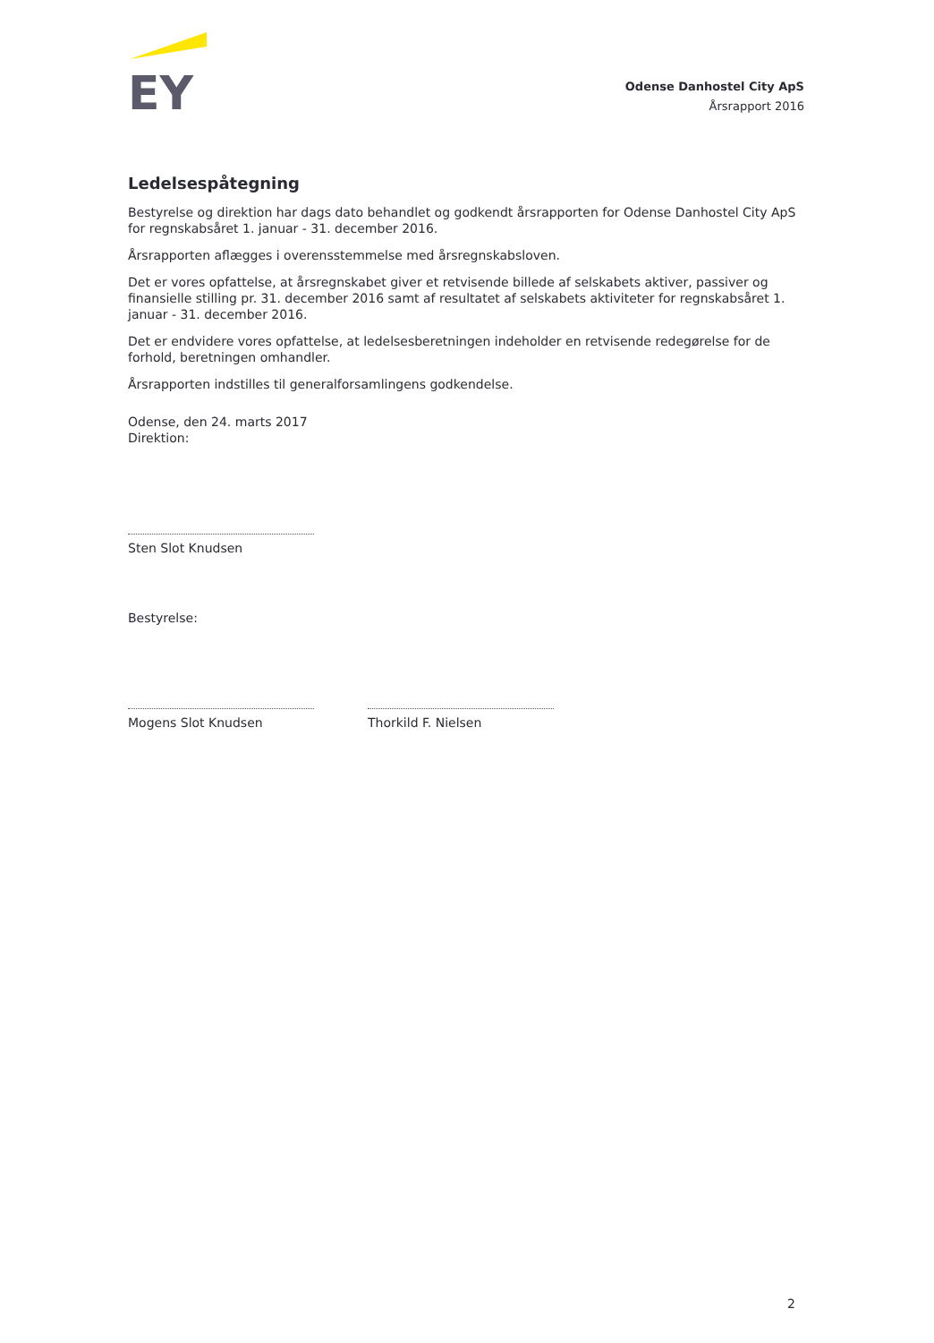EY
Odense Danhostel City ApS
Årsrapport 2016
Ledelsespåtegning
Bestyrelse og direktion har dags dato behandlet og godkendt årsrapporten for Odense Danhostel City ApS for regnskabsåret 1. januar - 31. december 2016.
Årsrapporten aflægges i overensstemmelse med årsregnskabsloven.
Det er vores opfattelse, at årsregnskabet giver et retvisende billede af selskabets aktiver, passiver og finansielle stilling pr. 31. december 2016 samt af resultatet af selskabets aktiviteter for regnskabsåret 1. januar - 31. december 2016.
Det er endvidere vores opfattelse, at ledelsesberetningen indeholder en retvisende redegørelse for de forhold, beretningen omhandler.
Årsrapporten indstilles til generalforsamlingens godkendelse.
Odense, den 24. marts 2017
Direktion:
Sten Slot Knudsen
Bestyrelse:
Mogens Slot Knudsen Thorkild F. Nielsen
2